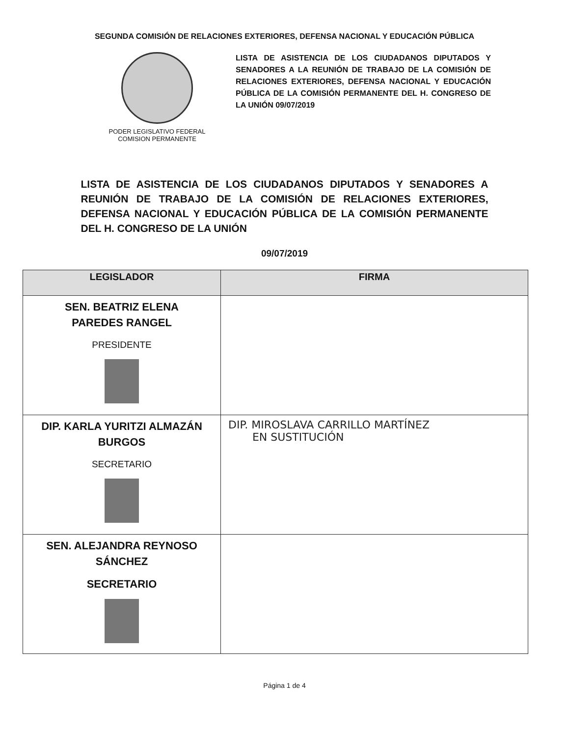SEGUNDA COMISIÓN DE RELACIONES EXTERIORES, DEFENSA NACIONAL Y EDUCACIÓN PÚBLICA
PODER LEGISLATIVO FEDERAL
COMISION PERMANENTE
LISTA DE ASISTENCIA DE LOS CIUDADANOS DIPUTADOS Y SENADORES A LA REUNIÓN DE TRABAJO DE LA COMISIÓN DE RELACIONES EXTERIORES, DEFENSA NACIONAL Y EDUCACIÓN PÚBLICA DE LA COMISIÓN PERMANENTE DEL H. CONGRESO DE LA UNIÓN 09/07/2019
LISTA DE ASISTENCIA DE LOS CIUDADANOS DIPUTADOS Y SENADORES A REUNIÓN DE TRABAJO DE LA COMISIÓN DE RELACIONES EXTERIORES, DEFENSA NACIONAL Y EDUCACIÓN PÚBLICA DE LA COMISIÓN PERMANENTE DEL H. CONGRESO DE LA UNIÓN
09/07/2019
| LEGISLADOR | FIRMA |
| --- | --- |
| SEN. BEATRIZ ELENA PAREDES RANGEL PRESIDENTE | |
| DIP. KARLA YURITZI ALMAZÁN BURGOS SECRETARIO | DIP. MIROSLAVA CARRILLO MARTÍNEZ EN SUSTITUCIÓN |
| SEN. ALEJANDRA REYNOSO SÁNCHEZ SECRETARIO | |
Página 1 de 4